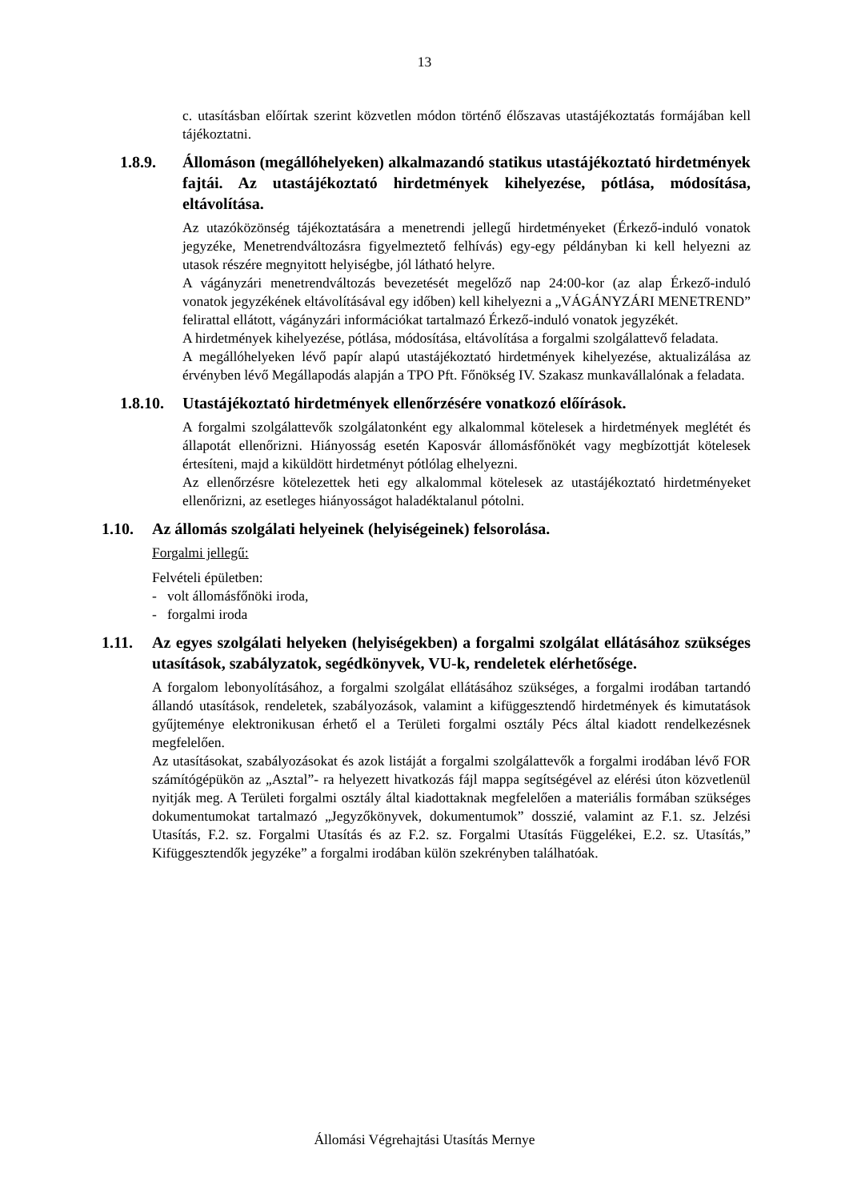13
c. utasításban előírtak szerint közvetlen módon történő élőszavas utastájékoztatás formájában kell tájékoztatni.
1.8.9. Állomáson (megállóhelyeken) alkalmazandó statikus utastájékoztató hirdetmények fajtái. Az utastájékoztató hirdetmények kihelyezése, pótlása, módosítása, eltávolítása.
Az utazóközönség tájékoztatására a menetrendi jellegű hirdetményeket (Érkező-induló vonatok jegyzéke, Menetrendváltozásra figyelmeztető felhívás) egy-egy példányban ki kell helyezni az utasok részére megnyitott helyiségbe, jól látható helyre.
A vágányzári menetrendváltozás bevezetését megelőző nap 24:00-kor (az alap Érkező-induló vonatok jegyzékének eltávolításával egy időben) kell kihelyezni a „VÁGÁNYZÁRI MENETREND” felirattal ellátott, vágányzári információkat tartalmazó Érkező-induló vonatok jegyzékét.
A hirdetmények kihelyezése, pótlása, módosítása, eltávolítása a forgalmi szolgálattevő feladata.
A megállóhelyeken lévő papír alapú utastájékoztató hirdetmények kihelyezése, aktualizálása az érvényben lévő Megállapodás alapján a TPO Pft. Főnökség IV. Szakasz munkavállalónak a feladata.
1.8.10. Utastájékoztató hirdetmények ellenőrzésére vonatkozó előírások.
A forgalmi szolgálattevők szolgálatonként egy alkalommal kötelesek a hirdetmények meglétét és állapotát ellenőrizni. Hiányosság esetén Kaposvár állomásfőnökét vagy megbízottját kötelesek értesíteni, majd a kiküldött hirdetményt pótlólag elhelyezni.
Az ellenőrzésre kötelezettek heti egy alkalommal kötelesek az utastájékoztató hirdetményeket ellenőrizni, az esetleges hiányosságot haladéktalanul pótolni.
1.10. Az állomás szolgálati helyeinek (helyiségeinek) felsorolása.
Forgalmi jellegű:
Felvételi épületben:
- volt állomásfőnöki iroda,
- forgalmi iroda
1.11. Az egyes szolgálati helyeken (helyiségekben) a forgalmi szolgálat ellátásához szükséges utasítások, szabályzatok, segédkönyvek, VU-k, rendeletek elérhetősége.
A forgalom lebonyolításához, a forgalmi szolgálat ellátásához szükséges, a forgalmi irodában tartandó állandó utasítások, rendeletek, szabályozások, valamint a kifüggesztendő hirdetmények és kimutatások gyűjteménye elektronikusan érhető el a Területi forgalmi osztály Pécs által kiadott rendelkezésnek megfelelően.
Az utasításokat, szabályozásokat és azok listáját a forgalmi szolgálattevők a forgalmi irodában lévő FOR számítógépükön az „Asztal”- ra helyezett hivatkozás fájl mappa segítségével az elérési úton közvetlenül nyitják meg. A Területi forgalmi osztály által kiadottaknak megfelelően a materiális formában szükséges dokumentumokat tartalmazó „Jegyzőkönyvek, dokumentumok” dosszié, valamint az F.1. sz. Jelzési Utasítás, F.2. sz. Forgalmi Utasítás és az F.2. sz. Forgalmi Utasítás Függelékei, E.2. sz. Utasítás,” Kifüggesztendők jegyzéke” a forgalmi irodában külön szekrényben találhatóak.
Állomási Végrehajtási Utasítás Mernye